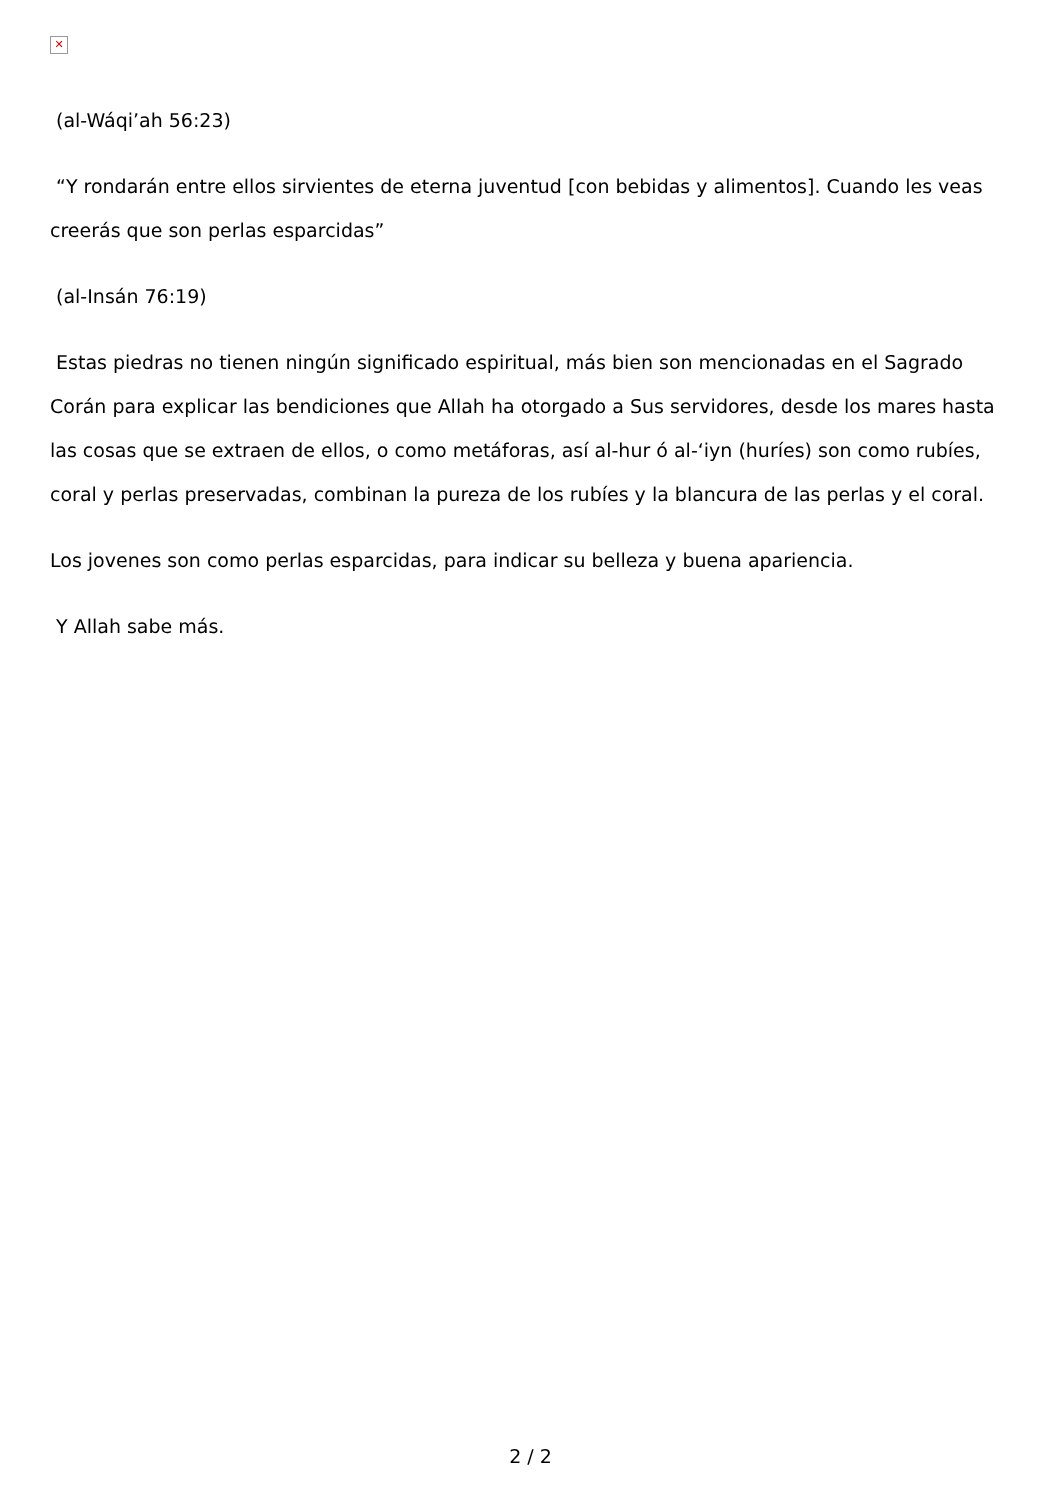✕
(al-Wáqi’ah 56:23)
“Y rondarán entre ellos sirvientes de eterna juventud [con bebidas y alimentos]. Cuando les veas creerás que son perlas esparcidas”
(al-Insán 76:19)
Estas piedras no tienen ningún significado espiritual, más bien son mencionadas en el Sagrado Corán para explicar las bendiciones que Allah ha otorgado a Sus servidores, desde los mares hasta las cosas que se extraen de ellos, o como metáforas, así al-hur ó al-‘iyn (huríes) son como rubíes, coral y perlas preservadas, combinan la pureza de los rubíes y la blancura de las perlas y el coral.
Los jovenes son como perlas esparcidas, para indicar su belleza y buena apariencia.
Y Allah sabe más.
2 / 2